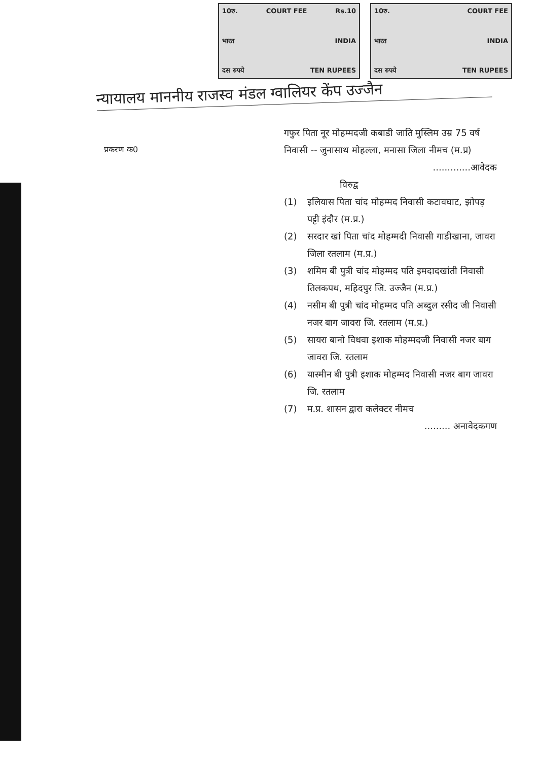10रु. COURT FEE Rs.10
भारत INDIA
दस रुपये TEN RUPEES
10रु. COURT FEE
भारत INDIA
दस रुपये TEN RUPEES
न्यायालय माननीय राजस्व मंडल ग्वालियर केंप उज्जैन
प्रकरण क0
गफुर पिता नूर मोहम्मदजी कबाडी जाति मुस्लिम उम्र 75 वर्ष निवासी -- जुनासाथ मोहल्ला, मनासा जिला नीमच (म.प्र)
.............आवेदक
विरुद्व
(1) इलियास पिता चांद मोहम्मद निवासी कटावघाट, झोपड़ पट्टी इंदौर (म.प्र.)
(2) सरदार खां पिता चांद मोहम्मदी निवासी गाडीखाना, जावरा जिला रतलाम (म.प्र.)
(3) शमिम बी पुत्री चांद मोहम्मद पति इमदादखांती निवासी तिलकपथ, महिदपुर जि. उज्जैन (म.प्र.)
(4) नसीम बी पुत्री चांद मोहम्मद पति अब्दुल रसीद जी निवासी नजर बाग जावरा जि. रतलाम (म.प्र.)
(5) सायरा बानो विधवा इशाक मोहम्मदजी निवासी नजर बाग जावरा जि. रतलाम
(6) यास्मीन बी पुत्री इशाक मोहम्मद निवासी नजर बाग जावरा जि. रतलाम
(7) म.प्र. शासन द्वारा कलेक्टर नीमच
......... अनावेदकगण